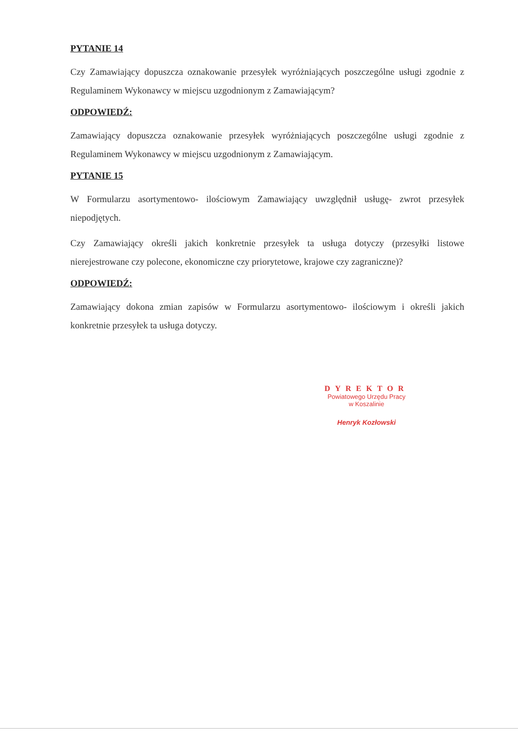PYTANIE 14
Czy Zamawiający dopuszcza oznakowanie przesyłek wyróżniających poszczególne usługi zgodnie z Regulaminem Wykonawcy w miejscu uzgodnionym z Zamawiającym?
ODPOWIEDŹ:
Zamawiający dopuszcza oznakowanie przesyłek wyróżniających poszczególne usługi zgodnie z Regulaminem Wykonawcy w miejscu uzgodnionym z Zamawiającym.
PYTANIE 15
W Formularzu asortymentowo- ilościowym Zamawiający uwzględnił usługę- zwrot przesyłek niepodjętych.
Czy Zamawiający określi jakich konkretnie przesyłek ta usługa dotyczy (przesyłki listowe nierejestrowane czy polecone, ekonomiczne czy priorytetowe, krajowe czy zagraniczne)?
ODPOWIEDŹ:
Zamawiający dokona zmian zapisów w Formularzu asortymentowo- ilościowym i określi jakich konkretnie przesyłek ta usługa dotyczy.
DYREKTOR
Powiatowego Urzędu Pracy
w Koszalinie
Henryk Kozłowski